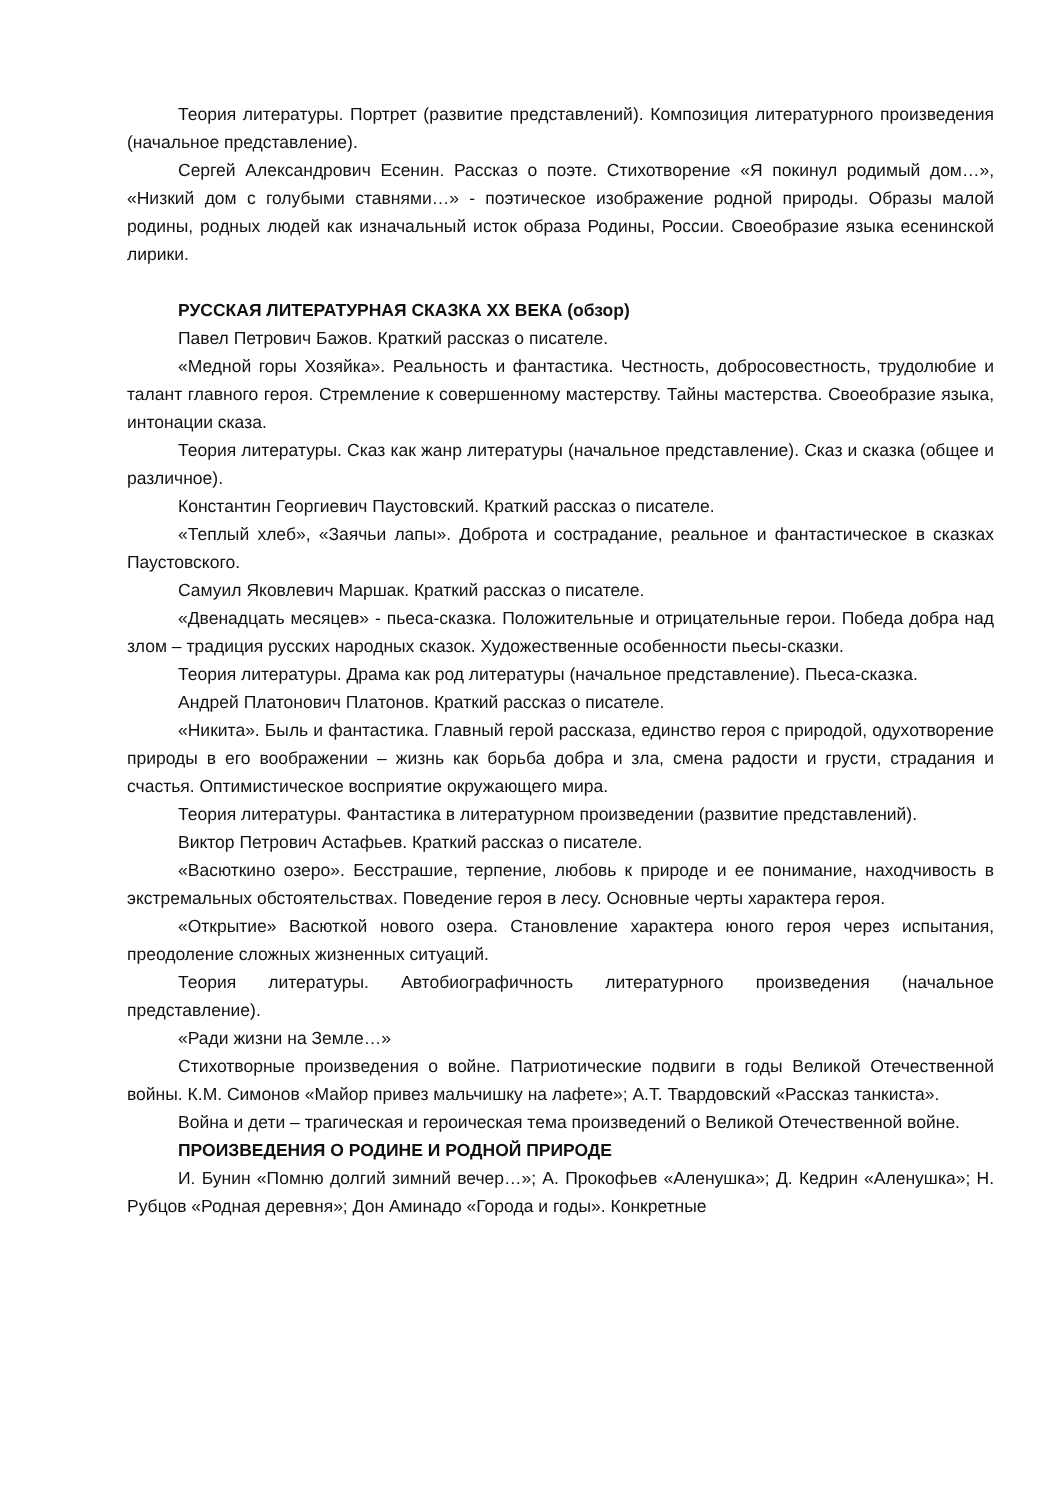Теория литературы. Портрет (развитие представлений). Композиция литературного произведения (начальное представление).
Сергей Александрович Есенин. Рассказ о поэте. Стихотворение «Я покинул родимый дом…», «Низкий дом с голубыми ставнями…» - поэтическое изображение родной природы. Образы малой родины, родных людей как изначальный исток образа Родины, России. Своеобразие языка есенинской лирики.
РУССКАЯ ЛИТЕРАТУРНАЯ СКАЗКА XX ВЕКА (обзор)
Павел Петрович Бажов. Краткий рассказ о писателе.
«Медной горы Хозяйка». Реальность и фантастика. Честность, добросовестность, трудолюбие и талант главного героя. Стремление к совершенному мастерству. Тайны мастерства. Своеобразие языка, интонации сказа.
Теория литературы. Сказ как жанр литературы (начальное представление). Сказ и сказка (общее и различное).
Константин Георгиевич Паустовский. Краткий рассказ о писателе.
«Теплый хлеб», «Заячьи лапы». Доброта и сострадание, реальное и фантастическое в сказках Паустовского.
Самуил Яковлевич Маршак. Краткий рассказ о писателе.
«Двенадцать месяцев» - пьеса-сказка. Положительные и отрицательные герои. Победа добра над злом – традиция русских народных сказок. Художественные особенности пьесы-сказки.
Теория литературы. Драма как род литературы (начальное представление). Пьеса-сказка.
Андрей Платонович Платонов. Краткий рассказ о писателе.
«Никита». Быль и фантастика. Главный герой рассказа, единство героя с природой, одухотворение природы в его воображении – жизнь как борьба добра и зла, смена радости и грусти, страдания и счастья. Оптимистическое восприятие окружающего мира.
Теория литературы. Фантастика в литературном произведении (развитие представлений).
Виктор Петрович Астафьев. Краткий рассказ о писателе.
«Васюткино озеро». Бесстрашие, терпение, любовь к природе и ее понимание, находчивость в экстремальных обстоятельствах. Поведение героя в лесу. Основные черты характера героя.
«Открытие» Васюткой нового озера. Становление характера юного героя через испытания, преодоление сложных жизненных ситуаций.
Теория литературы. Автобиографичность литературного произведения (начальное представление).
«Ради жизни на Земле…»
Стихотворные произведения о войне. Патриотические подвиги в годы Великой Отечественной войны. К.М. Симонов «Майор привез мальчишку на лафете»; А.Т. Твардовский «Рассказ танкиста».
Война и дети – трагическая и героическая тема произведений о Великой Отечественной войне.
ПРОИЗВЕДЕНИЯ О РОДИНЕ И РОДНОЙ ПРИРОДЕ
И. Бунин «Помню долгий зимний вечер…»; А. Прокофьев «Аленушка»; Д. Кедрин «Аленушка»; Н. Рубцов «Родная деревня»; Дон Аминадо «Города и годы». Конкретные